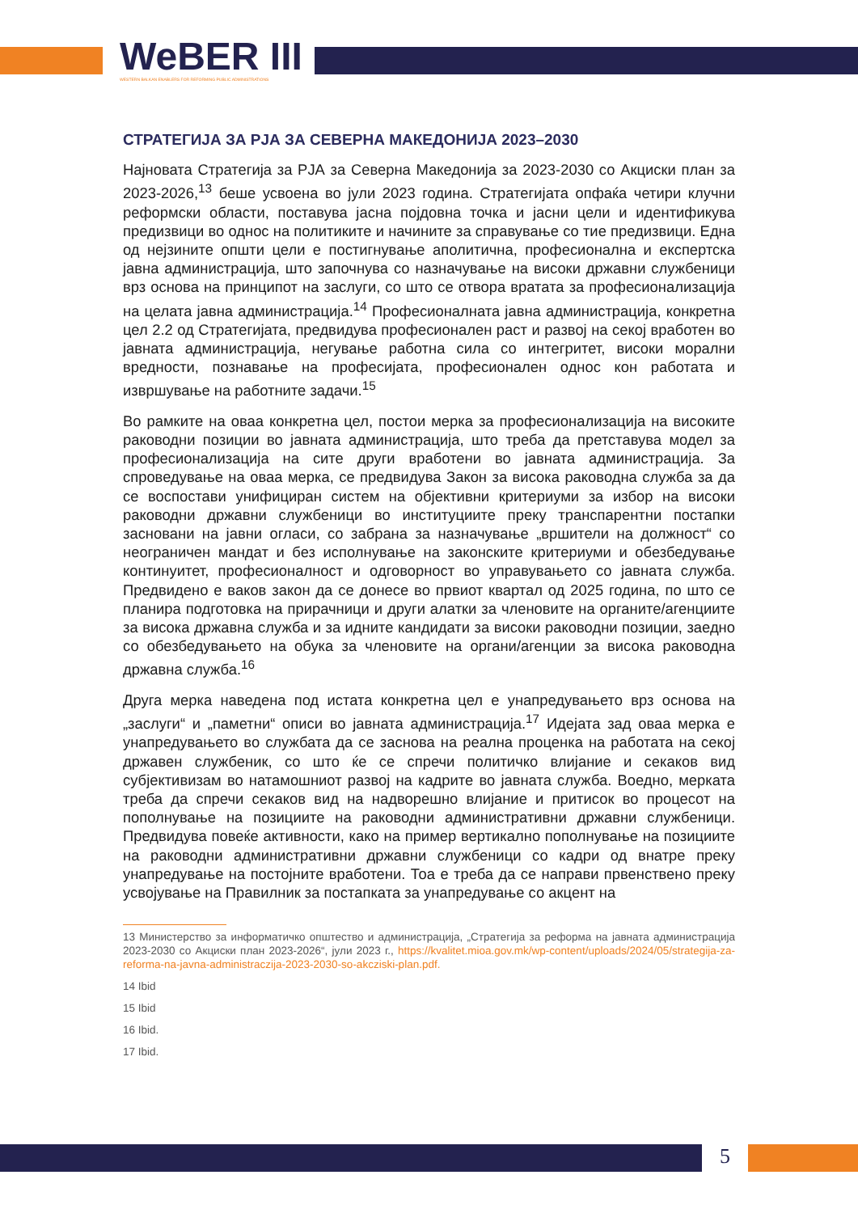WeBER III
WESTERN BALKAN ENABLERS FOR REFORMING PUBLIC ADMINISTRATIONS
СТРАТЕГИЈА ЗА РЈА ЗА СЕВЕРНА МАКЕДОНИЈА 2023–2030
Најновата Стратегија за РЈА за Северна Македонија за 2023-2030 со Акциски план за 2023-2026,<sup>13</sup> беше усвоена во јули 2023 година. Стратегијата опфаќа четири клучни реформски области, поставува јасна појдовна точка и јасни цели и идентификува предизвици во однос на политиките и начините за справување со тие предизвици. Една од нејзините општи цели е постигнување аполитична, професионална и експертска јавна администрација, што започнува со назначување на високи државни службеници врз основа на принципот на заслуги, со што се отвора вратата за професионализација на целата јавна администрација.<sup>14</sup> Професионалната јавна администрација, конкретна цел 2.2 од Стратегијата, предвидува професионален раст и развој на секој вработен во јавната администрација, негување работна сила со интегритет, високи морални вредности, познавање на професијата, професионален однос кон работата и извршување на работните задачи.<sup>15</sup>
Во рамките на оваа конкретна цел, постои мерка за професионализација на високите раководни позиции во јавната администрација, што треба да претставува модел за професионализација на сите други вработени во јавната администрација. За спроведување на оваа мерка, се предвидува Закон за висока раководна служба за да се воспостави унифициран систем на објективни критериуми за избор на високи раководни државни службеници во институциите преку транспарентни постапки засновани на јавни огласи, со забрана за назначување „вршители на должност“ со неограничен мандат и без исполнување на законските критериуми и обезбедување континуитет, професионалност и одговорност во управувањето со јавната служба. Предвидено е ваков закон да се донесе во првиот квартал од 2025 година, по што се планира подготовка на прирачници и други алатки за членовите на органите/агенциите за висока државна служба и за идните кандидати за високи раководни позиции, заедно со обезбедувањето на обука за членовите на органи/агенции за висока раководна државна служба.<sup>16</sup>
Друга мерка наведена под истата конкретна цел е унапредувањето врз основа на „заслуги“ и „паметни“ описи во јавната администрација.<sup>17</sup> Идејата зад оваа мерка е унапредувањето во службата да се заснова на реална проценка на работата на секој државен службеник, со што ќе се спречи политичко влијание и секаков вид субјективизам во натамошниот развој на кадрите во јавната служба. Воедно, мерката треба да спречи секаков вид на надворешно влијание и притисок во процесот на пополнување на позициите на раководни административни државни службеници. Предвидува повеќе активности, како на пример вертикално пополнување на позициите на раководни административни државни службеници со кадри од внатре преку унапредување на постојните вработени. Тоа е треба да се направи првенствено преку усвојување на Правилник за постапката за унапредување со акцент на
13 Министерство за информатичко општество и администрација, „Стратегија за реформа на јавната администрација 2023-2030 со Акциски план 2023-2026“, јули 2023 г., https://kvalitet.mioa.gov.mk/wp-content/uploads/2024/05/strategija-za-reforma-na-javna-administraczija-2023-2030-so-akcziski-plan.pdf.
14 Ibid
15 Ibid
16 Ibid.
17 Ibid.
5